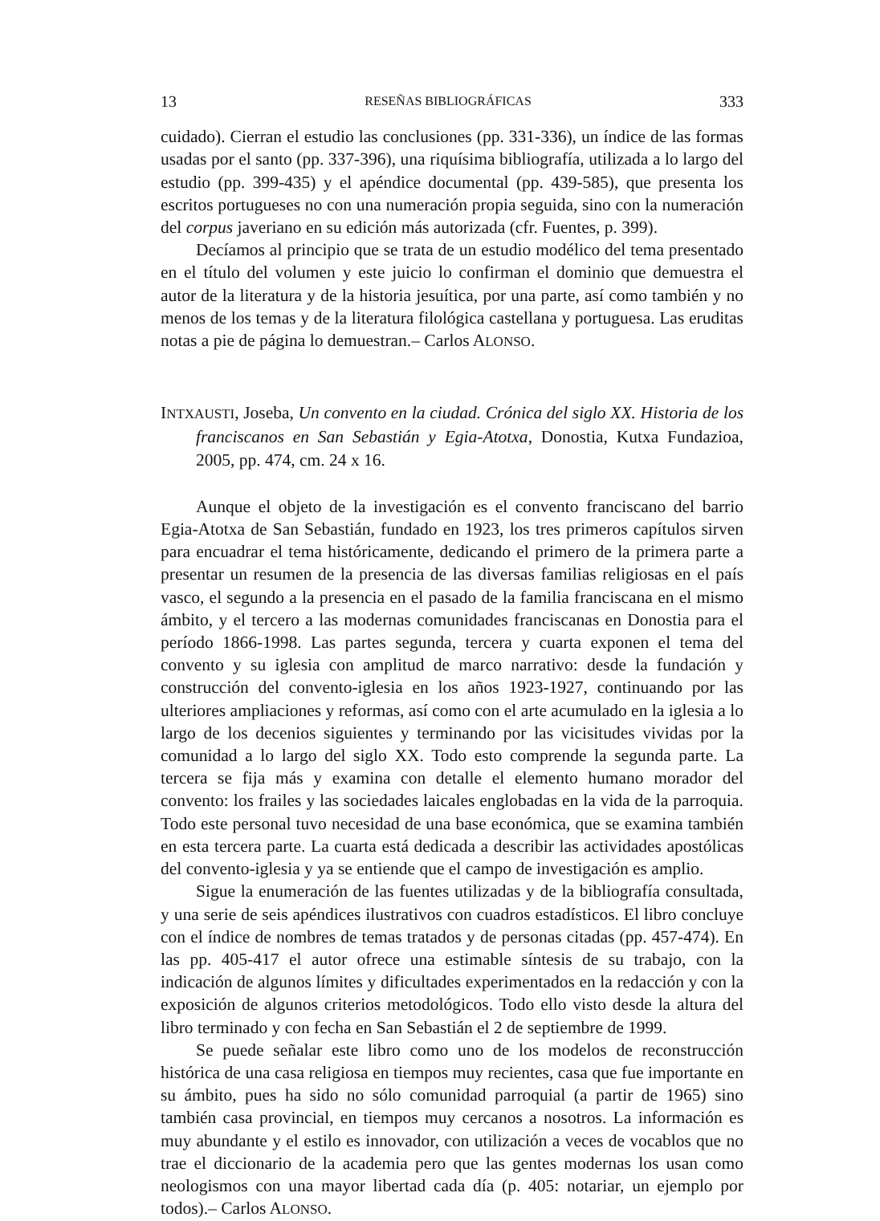13 RESEÑAS BIBLIOGRÁFICAS 333
cuidado). Cierran el estudio las conclusiones (pp. 331-336), un índice de las formas usadas por el santo (pp. 337-396), una riquísima bibliografía, utilizada a lo largo del estudio (pp. 399-435) y el apéndice documental (pp. 439-585), que presenta los escritos portugueses no con una numeración propia seguida, sino con la numeración del corpus javeriano en su edición más autorizada (cfr. Fuentes, p. 399).
Decíamos al principio que se trata de un estudio modélico del tema presentado en el título del volumen y este juicio lo confirman el dominio que demuestra el autor de la literatura y de la historia jesuítica, por una parte, así como también y no menos de los temas y de la literatura filológica castellana y portuguesa. Las eruditas notas a pie de página lo demuestran.– Carlos ALONSO.
INTXAUSTI, Joseba, Un convento en la ciudad. Crónica del siglo XX. Historia de los franciscanos en San Sebastián y Egia-Atotxa, Donostia, Kutxa Fundazioa, 2005, pp. 474, cm. 24 x 16.
Aunque el objeto de la investigación es el convento franciscano del barrio Egia-Atotxa de San Sebastián, fundado en 1923, los tres primeros capítulos sirven para encuadrar el tema históricamente, dedicando el primero de la primera parte a presentar un resumen de la presencia de las diversas familias religiosas en el país vasco, el segundo a la presencia en el pasado de la familia franciscana en el mismo ámbito, y el tercero a las modernas comunidades franciscanas en Donostia para el período 1866-1998. Las partes segunda, tercera y cuarta exponen el tema del convento y su iglesia con amplitud de marco narrativo: desde la fundación y construcción del convento-iglesia en los años 1923-1927, continuando por las ulteriores ampliaciones y reformas, así como con el arte acumulado en la iglesia a lo largo de los decenios siguientes y terminando por las vicisitudes vividas por la comunidad a lo largo del siglo XX. Todo esto comprende la segunda parte. La tercera se fija más y examina con detalle el elemento humano morador del convento: los frailes y las sociedades laicales englobadas en la vida de la parroquia. Todo este personal tuvo necesidad de una base económica, que se examina también en esta tercera parte. La cuarta está dedicada a describir las actividades apostólicas del convento-iglesia y ya se entiende que el campo de investigación es amplio.
Sigue la enumeración de las fuentes utilizadas y de la bibliografía consultada, y una serie de seis apéndices ilustrativos con cuadros estadísticos. El libro concluye con el índice de nombres de temas tratados y de personas citadas (pp. 457-474). En las pp. 405-417 el autor ofrece una estimable síntesis de su trabajo, con la indicación de algunos límites y dificultades experimentados en la redacción y con la exposición de algunos criterios metodológicos. Todo ello visto desde la altura del libro terminado y con fecha en San Sebastián el 2 de septiembre de 1999.
Se puede señalar este libro como uno de los modelos de reconstrucción histórica de una casa religiosa en tiempos muy recientes, casa que fue importante en su ámbito, pues ha sido no sólo comunidad parroquial (a partir de 1965) sino también casa provincial, en tiempos muy cercanos a nosotros. La información es muy abundante y el estilo es innovador, con utilización a veces de vocablos que no trae el diccionario de la academia pero que las gentes modernas los usan como neologismos con una mayor libertad cada día (p. 405: notariar, un ejemplo por todos).– Carlos ALONSO.